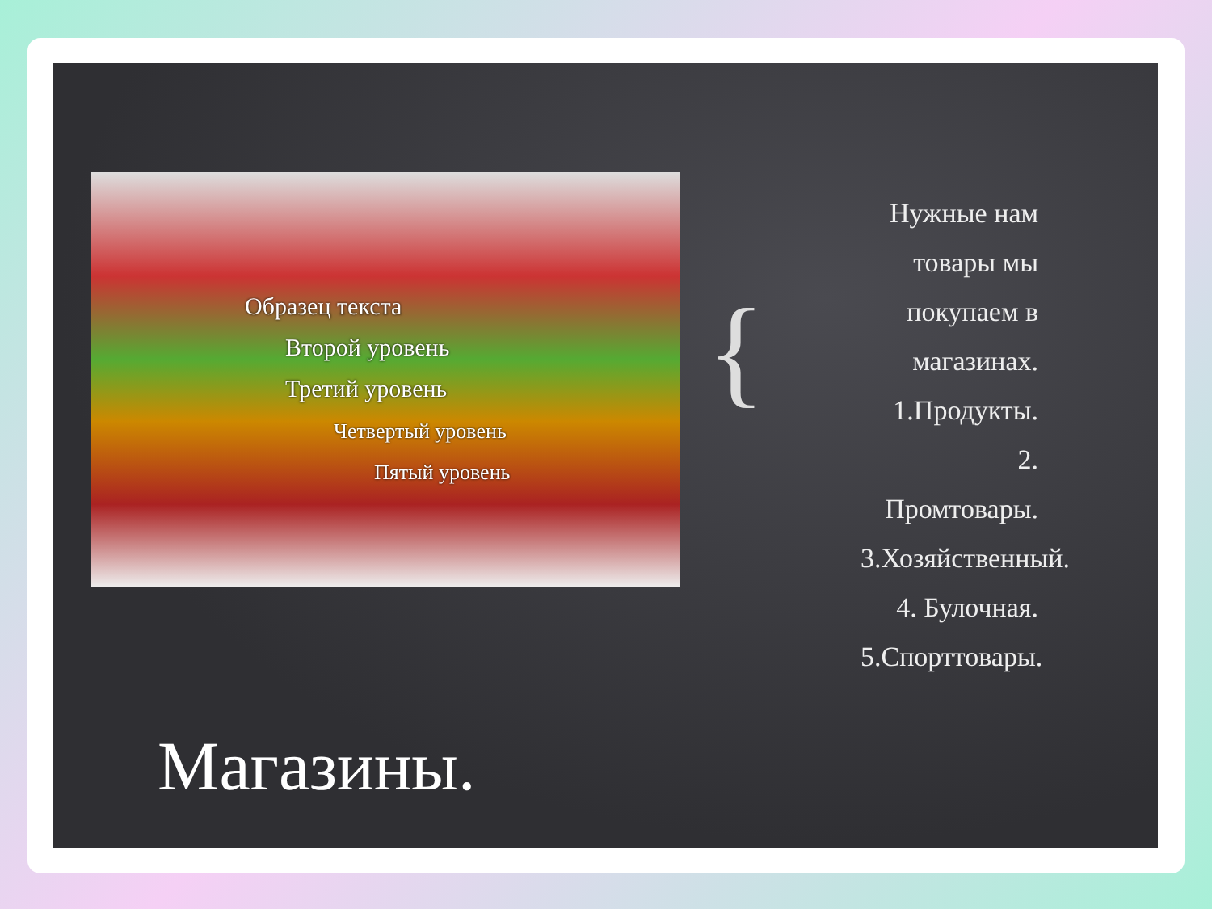Образец текста
Второй уровень
Третий уровень
Четвертый уровень
Пятый уровень
{
Нужные нам товары мы покупаем в магазинах.
1.Продукты.
2. Промтовары.
3.Хозяйственный.
4. Булочная.
5.Спорттовары.
Магазины.